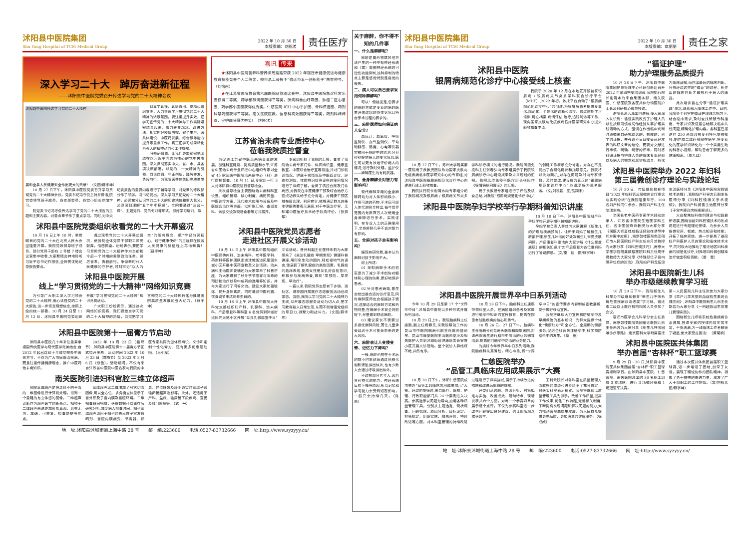沭阳县中医院集团
Shu Yang Hospital of TCM Medical Group
2022 年 10 月 30 日
本版责编：刘祝茗
责任医疗
深入学习二十大　踔厉奋进新征程
——沭阳县中医院党委召开传达学习党的二十大精神会议
沭阳县中医院传达学习党的二十大精神
到真学真懂、真信真用。要精心组织宣传，大力营造学习贯彻党的二十大精神的浓厚氛围。要注重提升实效，把学习宣传党的二十大精神与工作实际紧密结合起来，着力转变观念、改进方法，扎实抓好疫情防控、安全生产、医共体建设、中医药发展、综合服务能力提升等重点工作，真正把学习成果转化为强大的精神动力和工作成效。
冯书记强调，让我们更加紧密地团结在以习近平同志为核心的党中央周围，深入贯彻落实中央、省、市、县各项决策部署，以党的二十大精神为引领，自信自强、守正创新，踔厉奋发、勇毅前行，为我院医共体集团高质量发展和全县人民健康安全作出更大的贡献！（文图/薛宇坤）
10 月 27 日下午，沭阳县中医院党委召开学习贯彻党的二十大精神会议。党委书记冯守俊主持并讲话,院党委领导班子成员、各支部委员、各党小组长参加学习。
院党委书记冯守俊传达学习了党的二十大报告的主题和主要内容，对重点章节作了重点学习。同时,对中央纪委报告的重要内容进行了辅导学习，对党章的修改部分作了领学。冯书记提出，深入学习贯彻党的二十大精神，必须充分认识党的二十大的历史地位和重大意义，必须深刻理解“五个牢牢把握”。全院要通过“三会一课”、主题党日、党员冬训等形式，抓好学习培训，做
沭阳县中医院党委组织收看党的二十大开幕盛况
10 月 16 日上午 10 时，举世瞩目的党的二十大在北京人民大会堂隆重开幕。我院党政领导班子成员、部分党员干部在 2 号楼 7 楼会议室集中收看,大家聚精会神地聆听习近平总书记作报告,全神贯注地记录报告要点。
通过观看党的二十大开幕式盛况，使我院全体党员干部职工深受鼓舞，倍感振奋。纷纷表示,要把学习贯彻党的二十大精神作为当前和今后一个时期的重要政治任务，踔厉奋发，勇毅前行，争做新时代人民健康的守护者,时刻牢记“以人为本”的服务理念，把“牢记为民初心，践行健康使命”的主旋律在服务人民健康的新征程上再谱新篇！（薛宇坤）
沭阳县中医院开展
线上“学习贯彻党的二十大精神”网络知识竞赛
为引导广大职工深入学习领会党的二十大精神,用心读懂党的二十大报告,进一步坚定理想信念,按照上级的统一部署，10 月 24 日至 11 月 12 日，沭阳县中医院党委组织开展“学习贯彻党的二十大精神”知识竞赛活动。
广大职工纷纷表示，通过这次网络知识竞赛，我们要激发学习党的二十大精神的热情，自觉把学习贯彻党的二十大精神转化为推进医院高质量发展的强大动力。（薛宇坤）
沭阳县中医院第十一届膏方节启动
沭阳县中医院几十年来注重秉承祖国传统医学与现代医学完美结合,自 2012 年起已连续十年成功举办中医膏方节，不仅为广大市民医治疾病，而且注重传播健康理念，推广中医药治未病知识。
2022 年 10 月 23 日（霜降节）,沭阳县中医院第十一届膏方节正式拉开序幕，活动时间 2022 年 10 月 23 日（霜降节）至 2023 年 3 月 6 日（惊蛰）。活动期间，不仅有来自江苏省中医院中医名家与我院的中医专家共同为您体质辨识、义诊和定制个性化膏方，还有更多优惠活动哦。（王小龙）
南关医院引进妇科宫腔三维立体超声
宫腔三维超声是将连续不同平面的二维图像进行计算机处理，得到一个重建的有立体感的图像。三维超声诊断作为超声医学的新亮点，相较于二维超声来说更加形象直观，具有无创、准确、可重复、检查便捷等优点。
三维超声比二维增加了冠状切面图像,可以全方位、多角度立体显示子宫外形及子宫内膜及宫腔环境。三维扫查瞬间完成，获得数据可以储存后研究分析,减少病人检查时间。妇科三维超声适用于妇科的先天性子宫发育畸形、宫腔内膜病变、节育器、卵巢、异位妊娠及经阴道实时三维子宫输卵管超声造影等。此外，还适用于产科、盆底、输尿管下段疾病、直肠及肛门疾病等。（武　丹）
喜讯 传来
★沭阳县中医院营养科营养师周路路荣获 2022 年宿迁市健康促进与健康教育技能竞赛个人二等奖，被市总工会授予“宿迁市五一创新能手”荣誉称号。（刘怡彤）
★在江苏省医院协会第六届医院品管圈比赛中，沭阳县中医院急诊科常乐圈获得二等奖，药学部静滴圈获得三等奖，肺病科自由呼吸圈、肿瘤二区心意圈、药学部小圆圈获得优秀奖。仁慈医院 ICU 中心手护圈、骨科怀抱圈、药剂科慧药圈获得三等奖。南关医院医教、信息科高效圈获得三等奖，药剂科棒棒圈、守护圈获得优秀奖！（刘祝茗）
江苏省治未病专业质控中心
莅临我院质控督查
为促进江苏省中医治未病事业的发展，加强科室建设，提高质量和水平,江苏省中医治未病专业质控中心组织专家对全省 45 家三级中医院治未病中心（科）进行质控督查。10 月 11 日,专家组一行 3 人对沭阳县中医院进行督导检查。
此次督导检查主要围绕治未病科科室设置、组织管理、核心制度、病历质量、中医诊疗方案、现代技术应用与设备及中医综合治疗等方面，以听取汇报、查阅资料、访谈交流及现场查看等方式展开。
专家组听取了我院的汇报，查看了我院治未病专家门诊、体质辨识室、健康宣教室、中医综合治疗室等设施,并对门诊就诊情况、健康干预情况及中医四诊仪、经络检测仪、体质辨识仪等设备的使用情况进行了详细了解，查阅了质控台账及门诊病历,对我院在中医健康干预及综合治疗方面成功做法给予充分肯定，对健康干预区域布局合理、利用充分,能够满足群众的基本健康需要表示满意,对于中医治疗室、无和罐中医治疗技术给予较高评价。（张振帮）
沭阳县中医院党员志愿者
走进社区开展义诊活动
10 月 14 日上午,沭阳县中医院组织中医经典内科、治未病科、老年医学科、药剂科等医护团队走进沭城街道凤凰园东城小区开展中医药宣教及义诊活动。治未病科主治医师姜楠还为大家带来了科普讲座，为大家讲解了秋冬季节感冒与咳嗽的预防和治疗以及中成药的选用等知识，并与大家进行了问答交流。鼓励大家加强锻炼，提升身体素质，同时通过中医药膳、饮食调节来达到养生目的。
10 月 18 日上午,沭阳县中医院大外科党支部组织妇产科、乳腺科、治未病科、产后康复科等科室 6 名党员到沭城街道阳光天地小区开展“世界乳腺癌宣传日”义诊活动。普外科副主任医师朱莉为大家带来了《关注乳腺癌 早期发现》健康科普讲座,用形象生动的图片,轻松接地气的语言,使居民了解乳腺癌的高危因素，乳腺癌的临床表现,提高女性朋友乳房自检意识,积极参与疾病筛查,做到“早预防、早发现、早治疗”。
一直以来,我院党员志愿者下乡镇、进社区、进校园开展医疗志愿服务活动已成常态。当前,我院以学习党的二十大精神为主线,以开展志愿服务活动为切入点,把学习教育融入日常生活,从而不断增强党组织的号召力,凝聚力和战斗力。（文图/薛宇坤）
地　址:沭阳县沭城街道上海中路 28 号　　邮　编:223600　　电话:0527-83732666　　网　址:http://www.syzyyy.cn/
关于麻醉，你不得不知的几件事
一、什么是麻醉呢？
麻醉是由药物或其他方法产生的一种中枢神经系统和（或）周围神经系统的可逆性功能抑制,这种抑制的特点主要是感觉特别是痛觉的丧失。
二、病人可以自己要求采用何种麻醉吗？
可以！但前提是,您要求的麻醉方式是专业的麻醉医生评估过您的身体状况且符合手术过程的要求的。
三、麻醉医师如何保证病人安全？
血压计、血氧仪、呼吸监测仪、血气监测仪、平均动脉压、温度、心电等仪器常被用于麻醉中的监测,分分秒秒提供病人的变化信息,医生可以更有效地评价病人的情况,进行及时处理。监护仪——麻醉医生的有利武器。
四、全身麻醉会对智力有影响吗？
现代麻醉采用的全身麻醉药均为对人体影响极小、作用可逆的药物,手术后可经人体代谢完全排出,每年世界范围内有数百万人次使用全身麻醉进行手术，实践证明，在专业人士的正确使用下,全身麻醉几乎不会对智力有影响。
五、全麻对孩子会有影响吗？
据现有研究看,基本认为麻醉对孩子影响不大。
综上所述：
01 采取麻醉手术的初衷是为了减少手术创伤对躯体和心理的伤害,更好地保护患者。
02 针对患者病情,医生会给出最合适的诊疗意见,同时麻醉医师也会根据孩子情况,选择适合的麻醉方式和药物剂量,在确保手术安全的前提下,尽量做到舒适麻醉。
03 建议家长不需要过多担忧麻醉风险,而让儿童承受延迟手术可能会带来的更大风险。
六、麻醉会让人变傻变笨、记忆力下降吗？
一般,麻醉药物在手术后的数小时里就会通过肝脏代谢和肾脏排出体外,也有少数人会通过呼吸排出体外。
不过有部分老年人,因为其药物代谢能力、神经系统反应下降等原因,所以记忆和学习能力会受到短暂影响，一般只会持续几天。（陈　晓）
沭阳县中医院集团
Shu Yang Hospital of TCM Medical Group
2022 年 10 月 30 日
本版责编：章丽丽
责任之家
沭阳县中医院
银屑病规范化诊疗中心接受线上核查
我院于 2020 年 12 月在本地区开设首家银屑病 / 银屑病关节炎多学科联合诊疗平台（MDT）,2022 年初，依托平台启动了“银屑病规范化诊疗中心”的创建,为银屑病患者提供专业化,规范化、个体化的诊断和治疗。通过前期学习培训,建立档案,病情评估,治疗,追踪随访等工作，现向国家皮肤与免疫疾病临床医学研究中心提交验收核查申请。
10 月 27 日下午，苏州大学附属第一医院杨子良教授团队作为国家皮肤与免疫疾病临床医学研究中心的专家组,对沭阳县中医院银屑病规范化诊疗中心创建进行线上验收核查。
我院执行院长谢清水向专家组介绍了我院概况及银屑病 / 银屑病关节炎多学科诊疗模式的运行情况。我院风湿免疫科主任张春弘向专家组展示了我院银屑病诊疗中心建设成果及未来规划的汇报。我院风湿免疫科医疗组长张阳作《银屑病病例展示》的汇报。
杨子良教授专家组进行了评估及核查总结,对我院“银屑病规范化诊疗中心”的创建工作表示充分肯定，对存在不足提出了合理化建议和指导意见。我院将以此为契机,对存在问题及时向专家请教，及时整改,建设成为真正的“银屑病规范化诊疗中心”,以此更好为患者服务。（文/刘祝茗　图/岳翔宇）
沭阳县中医院孕妇学校举行孕期科普知识讲座
10 月 10 日下午，沭阳县中医院妇产科孕妇学校开展孕期科普知识讲座。
孕妇学校负责人秦佳向大家讲解《新生儿的护理与疾病预防》，让新手妈妈了解新生儿脐部护理,新生儿沐浴的好处及新生儿常见皮肤问题。产后康复科张洁向大家讲解《什么是盆底肌》的相关知识,针对产后康复为各位准妈妈进行了答疑解惑。（文/秦　佳　图/薛宇坤）
沭阳县中医院开展世界卒中日系列活动
今年 10 月 29 日是第 17 个“世界卒中日”,沭阳县中医院以多种形式开展系列活动。
10 月 29 日上午，我院脑病科主任唐鹏,副主任杨春氏,来我院帮助工作的昆山市中医院脑病科副主任医师盛丽琴、昆山市康复医院主治医师夏玲及相关医护人员到沭城街道健康居委会安置小区开展义诊活动。整个就诊人群络绎不绝,井然有序。
10 月 28 日下午，脑病科主任唐鹏带领科室人员，在病区组织患者及家属进行脑卒中知识的宣传教育，提高在院患者战胜疾病的信心和勇气。
10 月 26 日、27 日下午，脑病科主任唐鹏分别至南头医院和陇集医院,对该两院医生进行脑卒中防治的业务辅导培训,提高他们脑卒中防治的业务能力。
为搞好今年世界卒中日系列活动,我院脑病科认真筹划，精心准备,将“世界卒中日”的宣传要点内容制成宣教展板,便于做好移动宣传。
我院将继续大力宣传预防脑卒中及早期救治的基本知识，为群众提供个体化“健康处方”和全方位、全周期的健康服务,促进全社会关注脑卒中,科学预防脑卒中的发生。（章　鹏）
仁慈医院举办
“品管工具临床应用成果展示”大赛
10 月 28 日下午，沭阳仁慈医院成功举办“品管工具临床应用成果展示”大赛。经过前期筛选,来自医疗、医技、护理、行政职能部门共 24 个案例进入决赛。参赛选手以问题为导向,应用各种质量管理工具，分别从主题选定、现状调查、问题梳理、原因分析、目标设定、对策拟定、组织实施、效果评价、持续改进等方面，对本科室管理的持续改进过程进行了详实描述,展示了持续改进的措施和改进后取得的成效。
评委们从选题、原因分析、对策拟定与实施、改善成效、活动特点、现场发表共六个方面，对每一个参赛项目的展示逐个点评，不仅为参赛科室进一步改善问题提出良好建议，也让现场观众收获颇丰。
王利云院长对各科室在质量管理方面取得的成绩和进步给予了充分肯定，对获奖科室表示祝贺。我院将继续以质量管理工具为抓手，改善工作质量,提高工作效率,优化工作流程,完善相关制度,不断提高发现问题和解决问题的能力,大力推动医院高质量发展，为人民群众提供更高品质、更加满意的健康服务。（徐成威）
“循证护理”
助力护理服务品质提升
10 月 28 日下午，沭阳县中医院集团护理管理中心科研创新组召开 2022 年第四季度培训会,我院执行院长谢清水为来自集团本部、南关院区、仁慈医院及各医共体分镇医院护士长及科研核心成员授课。
谢院长深入浅出地讲解,使大家深入认识到：循证实践改变了护理人员以往按照习惯或凭借经验从事护理实践活动的方式，强调在作出临床判断时遵循来自研究结论的、有效的、科学的证据，并强调不盲目接受已经发表的科研文章的结论，而要对文献进行审慎、明确、明智的评审，同时将科研证据与护理人员的临床专业经验以及病人的需求和愿望相结合，转化为临床证据,而作出最后的临床判断。只有经过这样的“循证”的过程，所作出的临床判断才最有利于病人的康复。
此次培训旨在分享“循证护理实践”理念,继续融入临床工作中。目前,我院多个科室在循证护理理念指导下,结合临床需求,及时查找新版专科指南、专家共识及证据总结解决临床共性问题,精确化护理内容。各科室已搭建约 250 余部具有专科特色宣教视频,制作成二维码张贴在病室,将专业化的医学知识转化为一个个实用生动的科普小视频，帮助患者了解更多的健康知识。（周九红）
沭阳县中医院举办 2022 年妇科
第三届微创诊疗理论与实践论坛
10 月 30 日，市级继续教育项目“2022 年妇科第三届微创诊疗理论与实践论坛”在我院隆重举行，100 名妇产科同仁参会，我院妇产科主任陆瑞主持。
全国名老中医药专家学术经验继承人、江苏省中医院生殖医学科主任、名中医殷燕云教授为大家分享《国医大师夏桂成临证经验在诱导排卵方案中应用》,南京鼓楼医院集团宿迁市人民医院妇产科主任方月兰教授为大家分享《妇科腔镜技巧》,南京大学医学院附属鼓楼医院妇科主任周怀君教授为大家分享《特殊部位子宫内膜异位症的诊治》,我院妇产科戈伍琼主治医师分享《沭阳县中医院宫腔镜技术进展》,我院妇产科吴志兵副主任医师分享《妇科腔镜相关手术视频》，我院妇产科姜雪主治医师分享《子宫内膜息肉指南解读》。
大会聚焦妇科微创理论与实践最新进展,围绕当前妇科腔镜技术的热点问题进行专题理论授课，为参会人员提供实用、权威、热点知识和技能，开拓了临床思维，进一步提高了基层妇产科医护人员的理论和临床技术水平,同时极大地推动了宿迁地区妇科疾病的规范化诊疗,对推进妇科微创精准治疗做出积极贡献。（姜　雪）
沭阳县中医院新生儿科
举办市级继续教育学习班
10 月 29 日下午，我院新生儿科举办市级继续教育“新生儿呼吸系统危重疾病诊治进展”学习班。宿迁市二级以上医疗机构相关人员参加了会议。
宿迁市医学会儿科学分会主任委员、南京鼓楼医院集团宿迁医院儿科主任朱苏为大家分享《新生儿呼吸困难诊疗思路》,南京医科大学附属宿迁第一人民医院儿科主任张佳为大家分享《早产儿早发型败血症抗生素的合理应用》,沭阳县中医院新生儿科主任胡岩为大家分享《一例超低出生体重儿管理实践》。
围绕新生儿呼吸系统危重疾病诊治进展,授课专家的授课内容非常丰富，干货满满,为一线临床工作者解答了疑惑,使大家受益匪浅！（黄菊枫）
沭阳县中医院医共体集团
举办首届“杏林杯”职工篮球赛
9 月 29 日－30 日,沭阳县中医院医共体集团首届“杏林杯”职工篮球赛顺利举行。由沭阳县中医院、仁慈医院、南关医院派出的 36 名职工组成 3 支球队，进行 3 场循环赛和 1 场冠亚军决赛。
通过本次医共体集团首届职工篮球赛,进一步增进了团结,加深了友谊，展现了精诚协作的团队精神，凝聚了勇于拼搏的奋进力量，激发了广大干部职工的工作热情。（文/刘祝茗　图/薛宇坤）
地　址:沭阳县沭城街道上海中路 28 号　　邮　编:223600　　电话:0527-83732666　　网　址:http://www.syzyyy.cn/